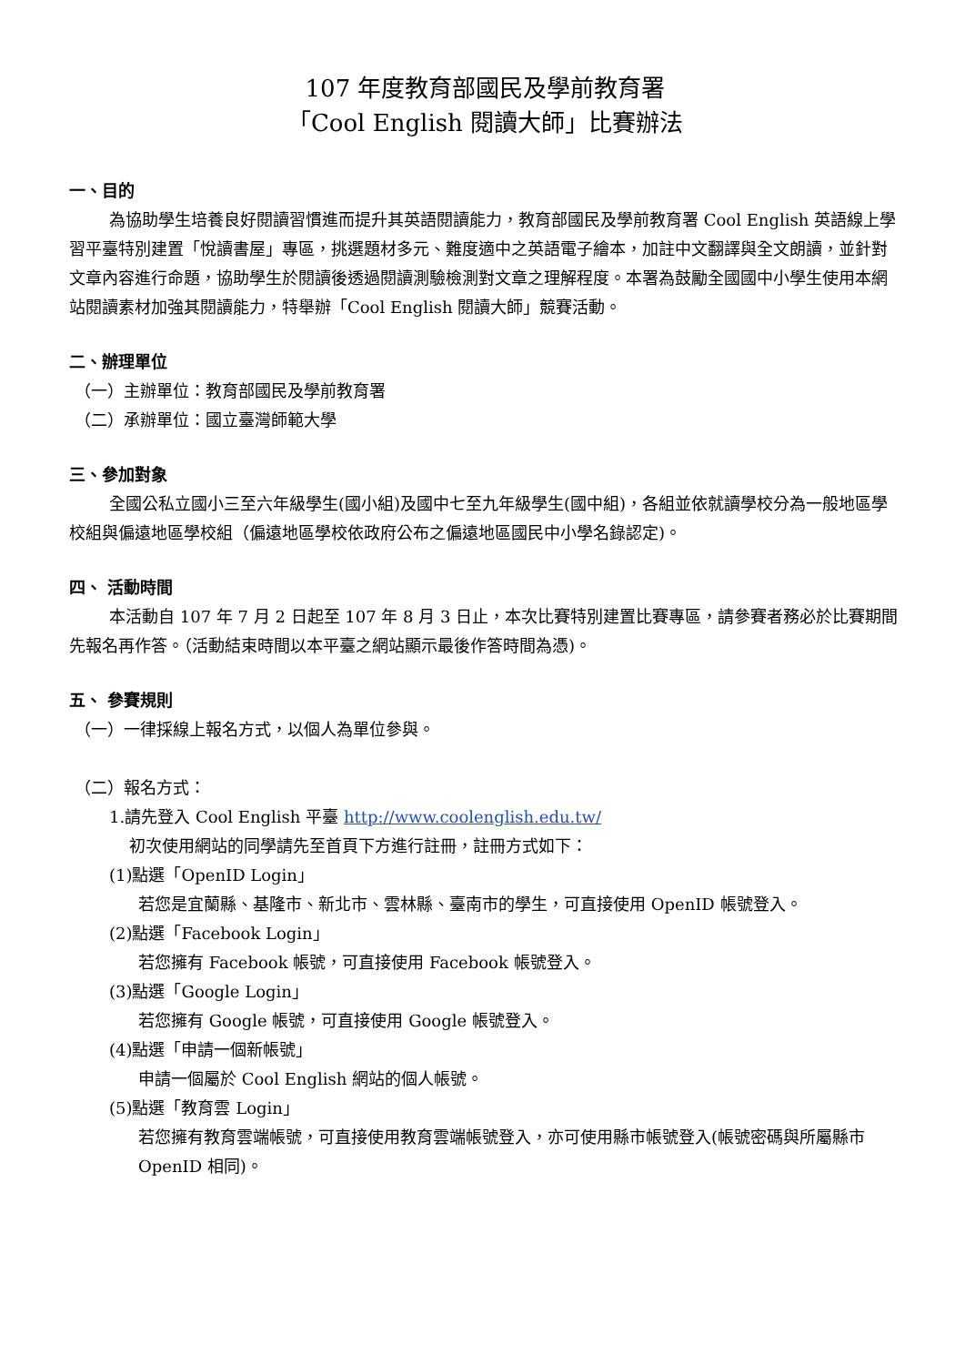107 年度教育部國民及學前教育署
「Cool English 閱讀大師」比賽辦法
一、目的
為協助學生培養良好閱讀習慣進而提升其英語閱讀能力，教育部國民及學前教育署 Cool English 英語線上學習平臺特別建置「悅讀書屋」專區，挑選題材多元、難度適中之英語電子繪本，加註中文翻譯與全文朗讀，並針對文章內容進行命題，協助學生於閱讀後透過閱讀測驗檢測對文章之理解程度。本署為鼓勵全國國中小學生使用本網站閱讀素材加強其閱讀能力，特舉辦「Cool English 閱讀大師」競賽活動。
二、辦理單位
（一）主辦單位：教育部國民及學前教育署
（二）承辦單位：國立臺灣師範大學
三、參加對象
全國公私立國小三至六年級學生(國小組)及國中七至九年級學生(國中組)，各組並依就讀學校分為一般地區學校組與偏遠地區學校組（偏遠地區學校依政府公布之偏遠地區國民中小學名錄認定)。
四、 活動時間
本活動自 107 年 7 月 2 日起至 107 年 8 月 3 日止，本次比賽特別建置比賽專區，請參賽者務必於比賽期間先報名再作答。（活動結束時間以本平臺之網站顯示最後作答時間為憑)。
五、 參賽規則
（一）一律採線上報名方式，以個人為單位參與。
（二）報名方式：
1.請先登入 Cool English 平臺 http://www.coolenglish.edu.tw/
初次使用網站的同學請先至首頁下方進行註冊，註冊方式如下：
(1)點選「OpenID Login」
若您是宜蘭縣、基隆市、新北市、雲林縣、臺南市的學生，可直接使用 OpenID 帳號登入。
(2)點選「Facebook Login」
若您擁有 Facebook 帳號，可直接使用 Facebook 帳號登入。
(3)點選「Google Login」
若您擁有 Google 帳號，可直接使用 Google 帳號登入。
(4)點選「申請一個新帳號」
申請一個屬於 Cool English 網站的個人帳號。
(5)點選「教育雲 Login」
若您擁有教育雲端帳號，可直接使用教育雲端帳號登入，亦可使用縣市帳號登入(帳號密碼與所屬縣市 OpenID 相同)。